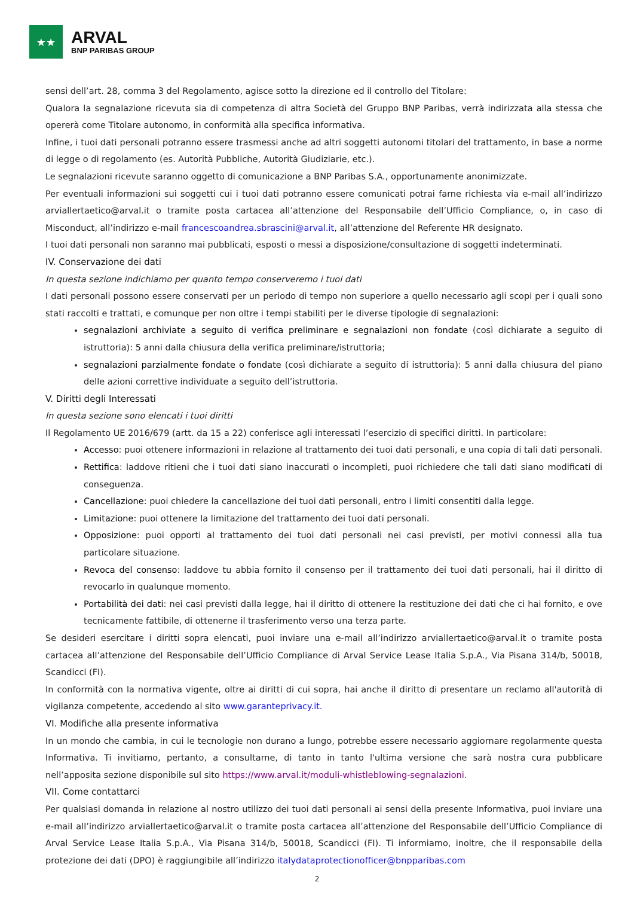★★
ARVAL
BNP PARIBAS GROUP
sensi dell’art. 28, comma 3 del Regolamento, agisce sotto la direzione ed il controllo del Titolare:
Qualora la segnalazione ricevuta sia di competenza di altra Società del Gruppo BNP Paribas, verrà indirizzata alla stessa che opererà come Titolare autonomo, in conformità alla specifica informativa.
Infine, i tuoi dati personali potranno essere trasmessi anche ad altri soggetti autonomi titolari del trattamento, in base a norme di legge o di regolamento (es. Autorità Pubbliche, Autorità Giudiziarie, etc.).
Le segnalazioni ricevute saranno oggetto di comunicazione a BNP Paribas S.A., opportunamente anonimizzate.
Per eventuali informazioni sui soggetti cui i tuoi dati potranno essere comunicati potrai farne richiesta via e-mail all’indirizzo arviallertaetico@arval.it o tramite posta cartacea all’attenzione del Responsabile dell’Ufficio Compliance, o, in caso di Misconduct, all’indirizzo e-mail francescoandrea.sbrascini@arval.it, all’attenzione del Referente HR designato.
I tuoi dati personali non saranno mai pubblicati, esposti o messi a disposizione/consultazione di soggetti indeterminati.
IV. Conservazione dei dati
In questa sezione indichiamo per quanto tempo conserveremo i tuoi dati
I dati personali possono essere conservati per un periodo di tempo non superiore a quello necessario agli scopi per i quali sono stati raccolti e trattati, e comunque per non oltre i tempi stabiliti per le diverse tipologie di segnalazioni:
segnalazioni archiviate a seguito di verifica preliminare e segnalazioni non fondate (così dichiarate a seguito di istruttoria): 5 anni dalla chiusura della verifica preliminare/istruttoria;
segnalazioni parzialmente fondate o fondate (così dichiarate a seguito di istruttoria): 5 anni dalla chiusura del piano delle azioni correttive individuate a seguito dell’istruttoria.
V. Diritti degli Interessati
In questa sezione sono elencati i tuoi diritti
Il Regolamento UE 2016/679 (artt. da 15 a 22) conferisce agli interessati l’esercizio di specifici diritti. In particolare:
Accesso: puoi ottenere informazioni in relazione al trattamento dei tuoi dati personali, e una copia di tali dati personali.
Rettifica: laddove ritieni che i tuoi dati siano inaccurati o incompleti, puoi richiedere che tali dati siano modificati di conseguenza.
Cancellazione: puoi chiedere la cancellazione dei tuoi dati personali, entro i limiti consentiti dalla legge.
Limitazione: puoi ottenere la limitazione del trattamento dei tuoi dati personali.
Opposizione: puoi opporti al trattamento dei tuoi dati personali nei casi previsti, per motivi connessi alla tua particolare situazione.
Revoca del consenso: laddove tu abbia fornito il consenso per il trattamento dei tuoi dati personali, hai il diritto di revocarlo in qualunque momento.
Portabilità dei dati: nei casi previsti dalla legge, hai il diritto di ottenere la restituzione dei dati che ci hai fornito, e ove tecnicamente fattibile, di ottenerne il trasferimento verso una terza parte.
Se desideri esercitare i diritti sopra elencati, puoi inviare una e-mail all’indirizzo arviallertaetico@arval.it o tramite posta cartacea all’attenzione del Responsabile dell’Ufficio Compliance di Arval Service Lease Italia S.p.A., Via Pisana 314/b, 50018, Scandicci (FI).
In conformità con la normativa vigente, oltre ai diritti di cui sopra, hai anche il diritto di presentare un reclamo all'autorità di vigilanza competente, accedendo al sito www.garanteprivacy.it.
VI. Modifiche alla presente informativa
In un mondo che cambia, in cui le tecnologie non durano a lungo, potrebbe essere necessario aggiornare regolarmente questa Informativa. Ti invitiamo, pertanto, a consultarne, di tanto in tanto l'ultima versione che sarà nostra cura pubblicare nell’apposita sezione disponibile sul sito https://www.arval.it/moduli-whistleblowing-segnalazioni.
VII. Come contattarci
Per qualsiasi domanda in relazione al nostro utilizzo dei tuoi dati personali ai sensi della presente Informativa, puoi inviare una e-mail all’indirizzo arviallertaetico@arval.it o tramite posta cartacea all’attenzione del Responsabile dell’Ufficio Compliance di Arval Service Lease Italia S.p.A., Via Pisana 314/b, 50018, Scandicci (FI). Ti informiamo, inoltre, che il responsabile della protezione dei dati (DPO) è raggiungibile all’indirizzo italydataprotectionofficer@bnpparibas.com
2